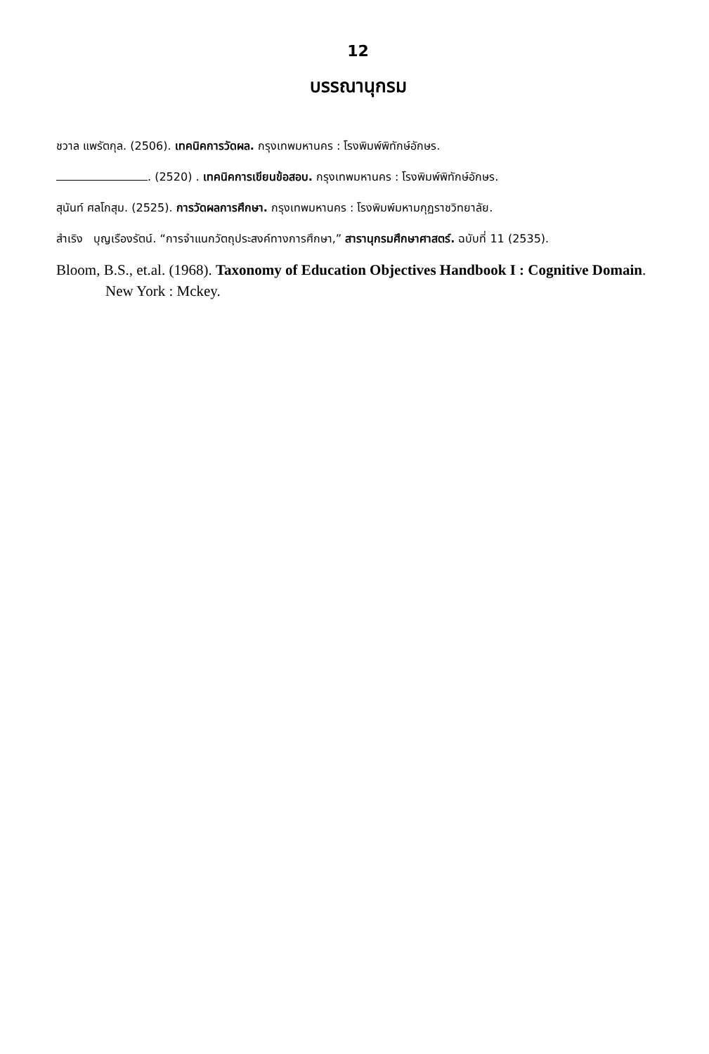12
บรรณานุกรม
ชวาล แพรัตกุล. (2506). เทคนิคการวัดผล. กรุงเทพมหานคร : โรงพิมพ์พิทักษ์อักษร.
. (2520) . เทคนิคการเขียนข้อสอบ. กรุงเทพมหานคร : โรงพิมพ์พิทักษ์อักษร.
สุนันท์ ศลโกสุม. (2525). การวัดผลการศึกษา. กรุงเทพมหานคร : โรงพิมพ์มหามกุฏราชวิทยาลัย.
สำเริง บุญเรืองรัตน์. “การจำแนกวัตถุประสงค์ทางการศึกษา,” สารานุกรมศึกษาศาสตร์. ฉบับที่ 11 (2535).
Bloom, B.S., et.al. (1968). Taxonomy of Education Objectives Handbook I : Cognitive Domain. New York : Mckey.